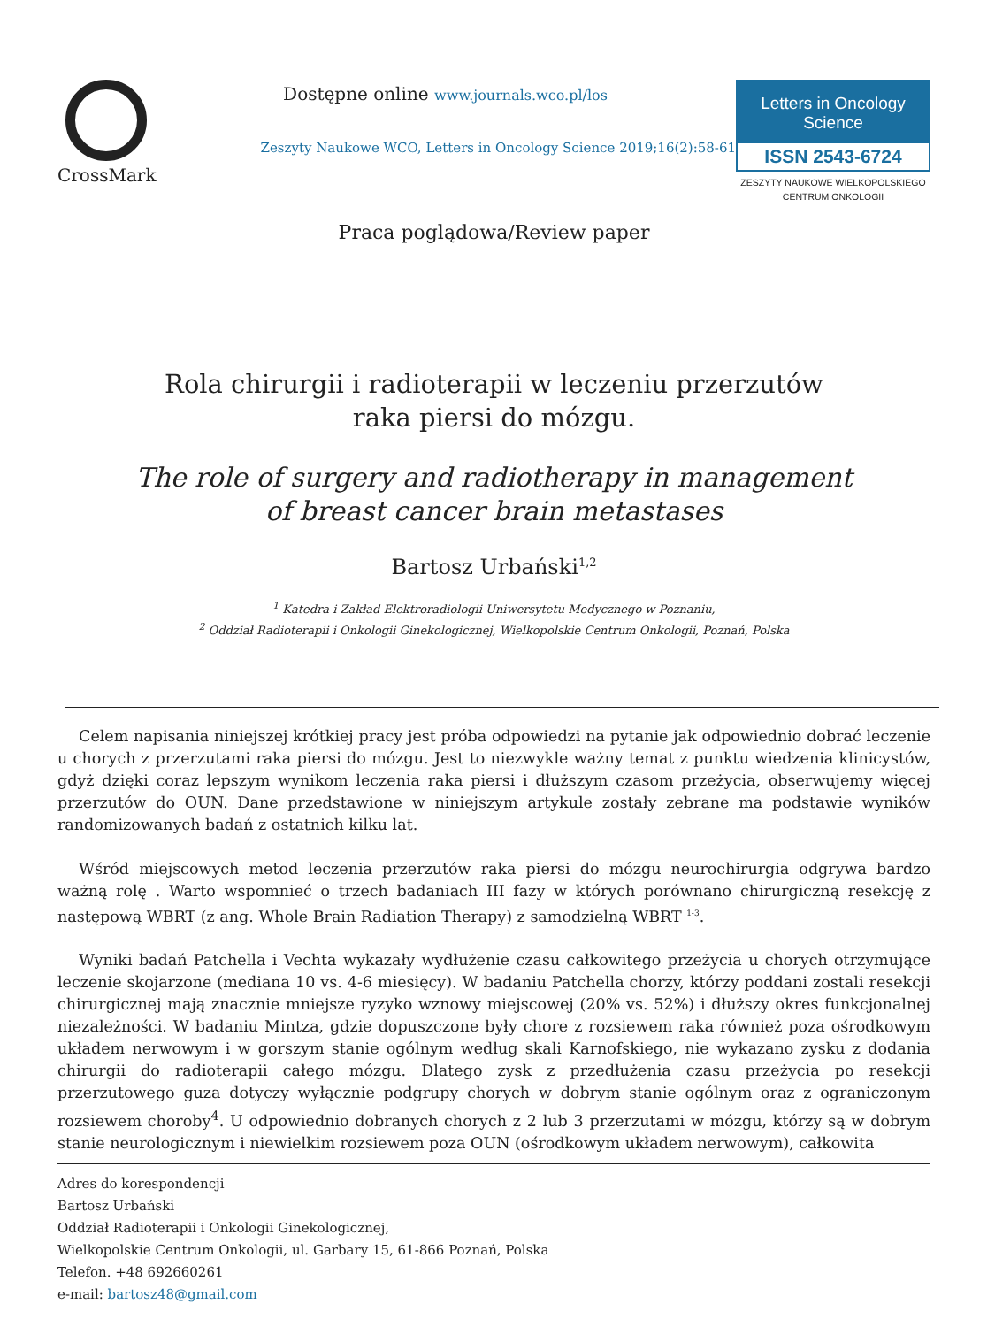CrossMark
Dostępne online www.journals.wco.pl/los
Zeszyty Naukowe WCO, Letters in Oncology Science 2019;16(2):58-61
Letters in Oncology Science
ISSN 2543-6724
ZESZYTY NAUKOWE WIELKOPOLSKIEGO
CENTRUM ONKOLOGII
Praca poglądowa/Review paper
Rola chirurgii i radioterapii w leczeniu przerzutów
raka piersi do mózgu.
The role of surgery and radiotherapy in management
of breast cancer brain metastases
Bartosz Urbański<sup>1,2</sup>
<sup>1</sup> Katedra i Zakład Elektroradiologii Uniwersytetu Medycznego w Poznaniu,
<sup>2</sup> Oddział Radioterapii i Onkologii Ginekologicznej, Wielkopolskie Centrum Onkologii, Poznań, Polska
Celem napisania niniejszej krótkiej pracy jest próba odpowiedzi na pytanie jak odpowiednio dobrać leczenie u chorych z przerzutami raka piersi do mózgu. Jest to niezwykle ważny temat z punktu wiedzenia klinicystów, gdyż dzięki coraz lepszym wynikom leczenia raka piersi i dłuższym czasom przeżycia, obserwujemy więcej przerzutów do OUN. Dane przedstawione w niniejszym artykule zostały zebrane ma podstawie wyników randomizowanych badań z ostatnich kilku lat.
Wśród miejscowych metod leczenia przerzutów raka piersi do mózgu neurochirurgia odgrywa bardzo ważną rolę . Warto wspomnieć o trzech badaniach III fazy w których porównano chirurgiczną resekcję z następową WBRT (z ang. Whole Brain Radiation Therapy) z samodzielną WBRT <sup>1-3</sup>.
Wyniki badań Patchella i Vechta wykazały wydłużenie czasu całkowitego przeżycia u chorych otrzymujące leczenie skojarzone (mediana 10 vs. 4-6 miesięcy). W badaniu Patchella chorzy, którzy poddani zostali resekcji chirurgicznej mają znacznie mniejsze ryzyko wznowy miejscowej (20% vs. 52%) i dłuższy okres funkcjonalnej niezależności. W badaniu Mintza, gdzie dopuszczone były chore z rozsiewem raka również poza ośrodkowym układem nerwowym i w gorszym stanie ogólnym według skali Karnofskiego, nie wykazano zysku z dodania chirurgii do radioterapii całego mózgu. Dlatego zysk z przedłużenia czasu przeżycia po resekcji przerzutowego guza dotyczy wyłącznie podgrupy chorych w dobrym stanie ogólnym oraz z ograniczonym rozsiewem choroby<sup>4</sup>. U odpowiednio dobranych chorych z 2 lub 3 przerzutami w mózgu, którzy są w dobrym stanie neurologicznym i niewielkim rozsiewem poza OUN (ośrodkowym układem nerwowym), całkowita
Adres do korespondencji
Bartosz Urbański
Oddział Radioterapii i Onkologii Ginekologicznej,
Wielkopolskie Centrum Onkologii, ul. Garbary 15, 61-866 Poznań, Polska
Telefon. +48 692660261
e-mail: bartosz48@gmail.com